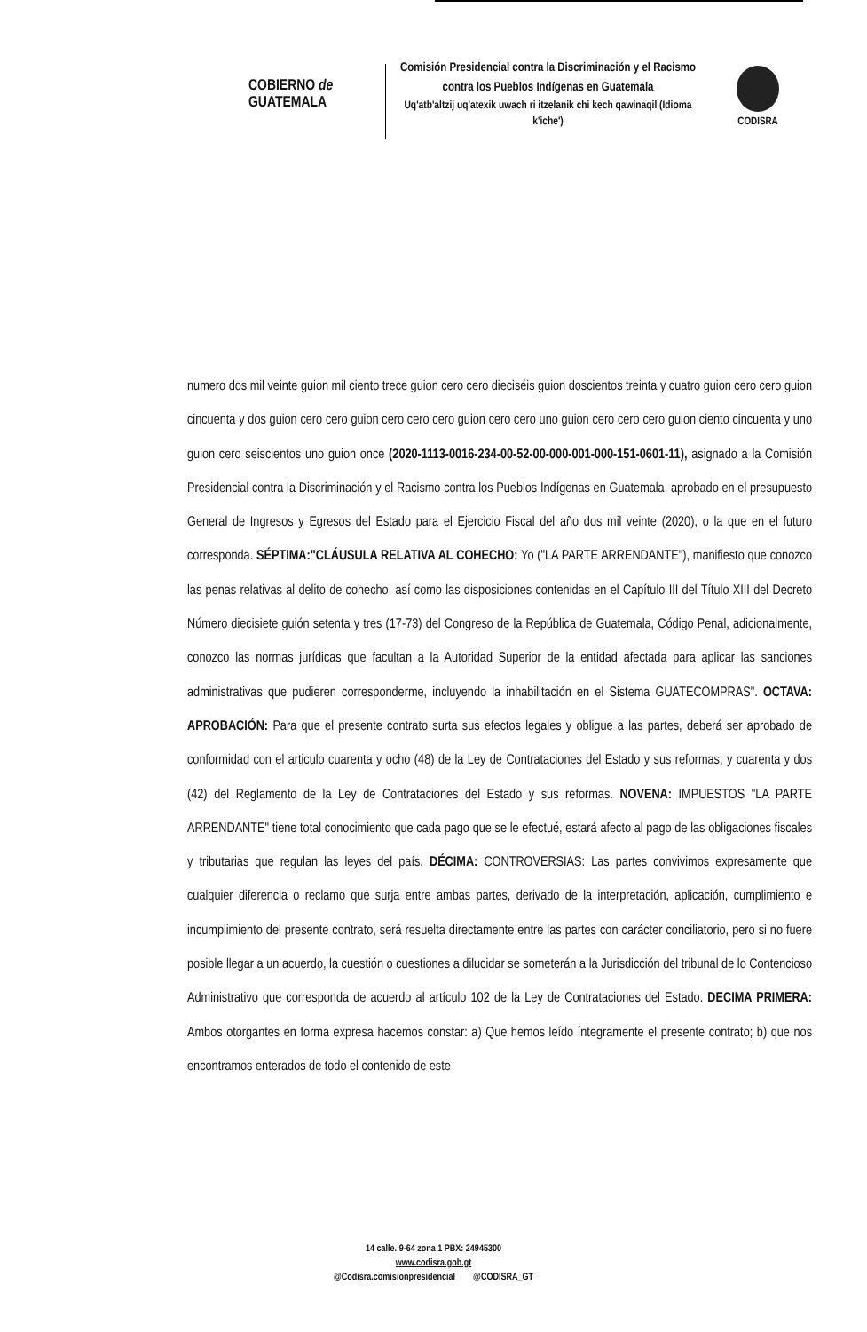COBIERNO de
GUATEMALA
Comisión Presidencial contra la Discriminación y el Racismo contra los Pueblos Indígenas en Guatemala
Uq'atb'altzij uq'atexik uwach ri itzelanik chi kech qawinaqil (Idioma k'iche')
CODISRA
numero dos mil veinte guion mil ciento trece guion cero cero dieciséis guion doscientos treinta y cuatro guion cero cero guion cincuenta y dos guion cero cero guion cero cero cero guion cero cero uno guion cero cero cero guion ciento cincuenta y uno guion cero seiscientos uno guion once (2020-1113-0016-234-00-52-00-000-001-000-151-0601-11), asignado a la Comisión Presidencial contra la Discriminación y el Racismo contra los Pueblos Indígenas en Guatemala, aprobado en el presupuesto General de Ingresos y Egresos del Estado para el Ejercicio Fiscal del año dos mil veinte (2020), o la que en el futuro corresponda. SÉPTIMA:"CLÁUSULA RELATIVA AL COHECHO: Yo ("LA PARTE ARRENDANTE"), manifiesto que conozco las penas relativas al delito de cohecho, así como las disposiciones contenidas en el Capítulo III del Título XIII del Decreto Número diecisiete guión setenta y tres (17-73) del Congreso de la República de Guatemala, Código Penal, adicionalmente, conozco las normas jurídicas que facultan a la Autoridad Superior de la entidad afectada para aplicar las sanciones administrativas que pudieren corresponderme, incluyendo la inhabilitación en el Sistema GUATECOMPRAS". OCTAVA: APROBACIÓN: Para que el presente contrato surta sus efectos legales y obligue a las partes, deberá ser aprobado de conformidad con el articulo cuarenta y ocho (48) de la Ley de Contrataciones del Estado y sus reformas, y cuarenta y dos (42) del Reglamento de la Ley de Contrataciones del Estado y sus reformas. NOVENA: IMPUESTOS "LA PARTE ARRENDANTE" tiene total conocimiento que cada pago que se le efectué, estará afecto al pago de las obligaciones fiscales y tributarias que regulan las leyes del país. DÉCIMA: CONTROVERSIAS: Las partes convivimos expresamente que cualquier diferencia o reclamo que surja entre ambas partes, derivado de la interpretación, aplicación, cumplimiento e incumplimiento del presente contrato, será resuelta directamente entre las partes con carácter conciliatorio, pero si no fuere posible llegar a un acuerdo, la cuestión o cuestiones a dilucidar se someterán a la Jurisdicción del tribunal de lo Contencioso Administrativo que corresponda de acuerdo al artículo 102 de la Ley de Contrataciones del Estado. DECIMA PRIMERA: Ambos otorgantes en forma expresa hacemos constar: a) Que hemos leído íntegramente el presente contrato; b) que nos encontramos enterados de todo el contenido de este
14 calle. 9-64 zona 1 PBX: 24945300
www.codisra.gob.gt
@Codisra.comisionpresidencial @CODISRA_GT